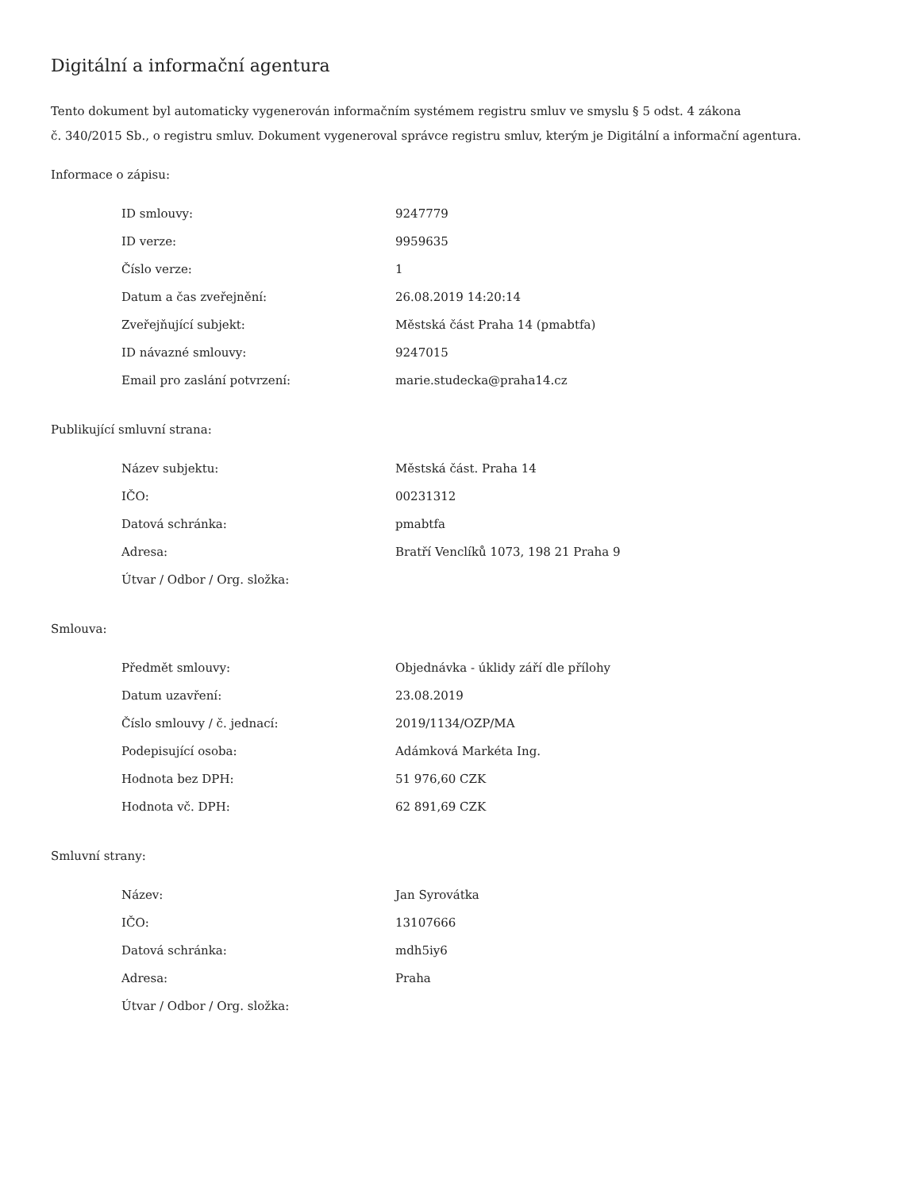Digitální a informační agentura
Tento dokument byl automaticky vygenerován informačním systémem registru smluv ve smyslu § 5 odst. 4 zákona
č. 340/2015 Sb., o registru smluv. Dokument vygeneroval správce registru smluv, kterým je Digitální a informační agentura.
Informace o zápisu:
| ID smlouvy: | 9247779 |
| ID verze: | 9959635 |
| Číslo verze: | 1 |
| Datum a čas zveřejnění: | 26.08.2019 14:20:14 |
| Zveřejňující subjekt: | Městská část Praha 14 (pmabtfa) |
| ID návazné smlouvy: | 9247015 |
| Email pro zaslání potvrzení: | marie.studecka@praha14.cz |
Publikující smluvní strana:
| Název subjektu: | Městská část. Praha 14 |
| IČO: | 00231312 |
| Datová schránka: | pmabtfa |
| Adresa: | Bratří Venclíků 1073, 198 21 Praha 9 |
| Útvar / Odbor / Org. složka: | |
Smlouva:
| Předmět smlouvy: | Objednávka - úklidy září dle přílohy |
| Datum uzavření: | 23.08.2019 |
| Číslo smlouvy / č. jednací: | 2019/1134/OZP/MA |
| Podepisující osoba: | Adámková Markéta Ing. |
| Hodnota bez DPH: | 51 976,60 CZK |
| Hodnota vč. DPH: | 62 891,69 CZK |
Smluvní strany:
| Název: | Jan Syrovátka |
| IČO: | 13107666 |
| Datová schránka: | mdh5iy6 |
| Adresa: | Praha |
| Útvar / Odbor / Org. složka: | |